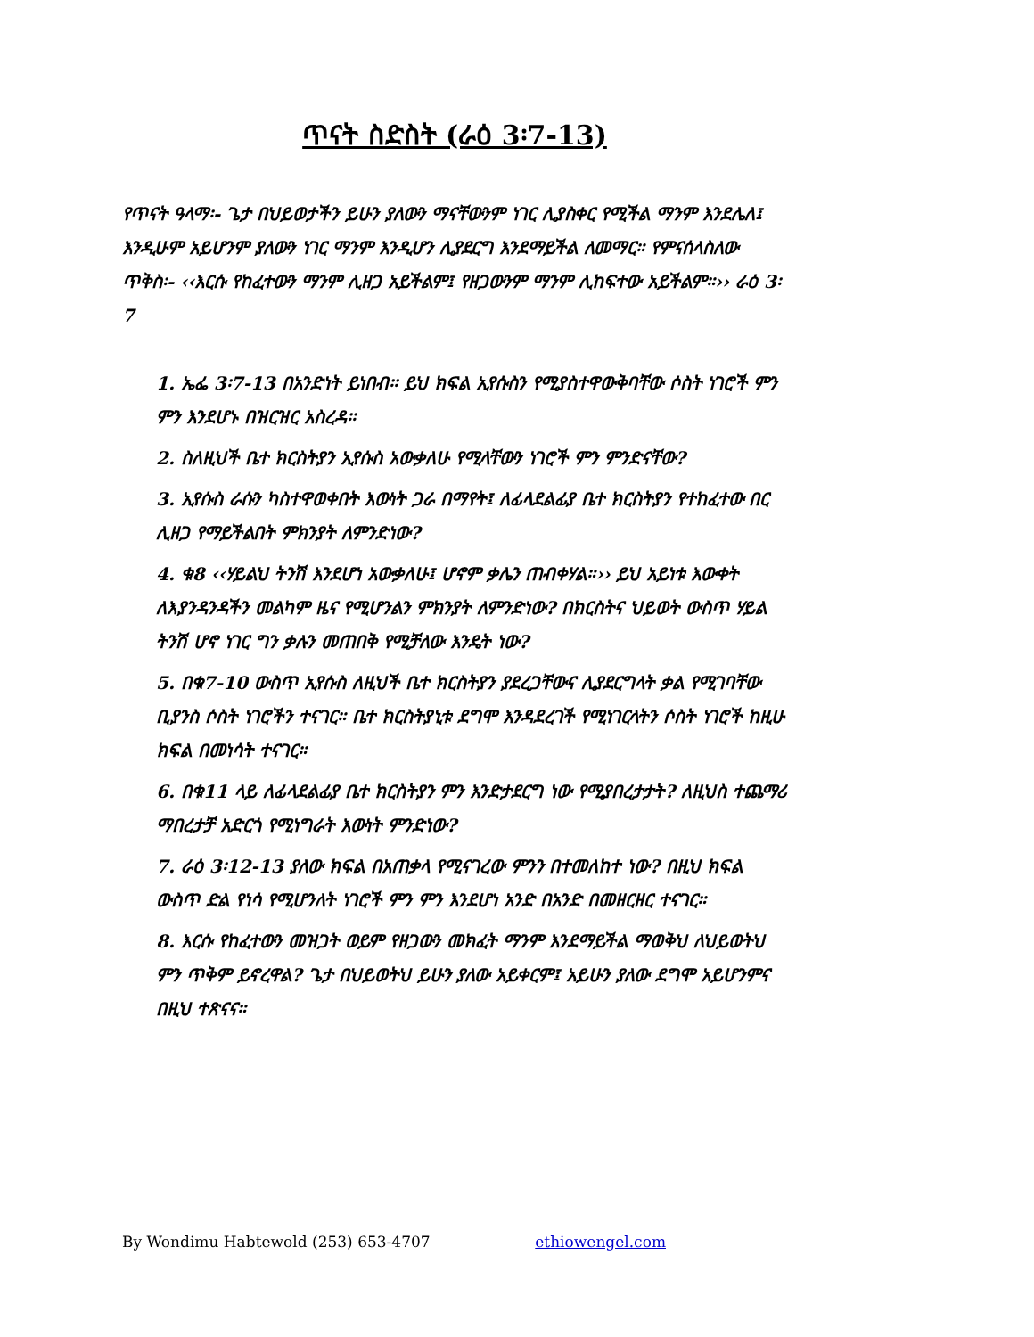ጥናት ስድስት (ራዕ 3፡7-13)
የጥናት ዓላማ፡- ጌታ በህይወታችን ይሁን ያለውን ማናቸውንም ነገር ሊያስቀር የሚችል ማንም እንደሌለ፤ እንዲሁም አይሆንም ያለውን ነገር ማንም እንዲሆን ሊያደርግ እንደማይችል ለመማር። የምናሰላስለው ጥቅስ፡- ‹‹እርሱ የከፈተውን ማንም ሊዘጋ አይችልም፤ የዘጋውንም ማንም ሊከፍተው አይችልም።›› ራዕ 3፡7
1. ኤፌ 3፡7-13 በአንድነት ይነበብ፡፡ ይህ ክፍል ኢየሱስን የሚያስተዋውቅባቸው ሶስት ነገሮች ምን ምን እንደሆኑ በዝርዝር አስረዳ፡፡
2. ስለዚህች ቤተ ክርስትያን ኢየሱስ አውቃለሁ የሚላቸውን ነገሮች ምን ምንድናቸው?
3. ኢየሱስ ራሱን ካስተዋወቀበት እውነት ጋራ በማየት፤ ለፊላደልፊያ ቤተ ክርስትያን የተከፈተው በር ሊዘጋ የማይችልበት ምክንያት ለምንድነው?
4. ቁ8 ‹‹ሃይልህ ትንሽ እንደሆነ አውቃለሁ፤ ሆኖም ቃሌን ጠብቀሃል።›› ይህ አይነቱ እውቀት ለእያንዳንዳችን መልካም ዜና የሚሆንልን ምክንያት ለምንድነው? በክርስትና ህይወት ውስጥ ሃይል ትንሽ ሆኖ ነገር ግን ቃሉን መጠበቅ የሚቻለው እንዴት ነው?
5. በቁ7-10 ውስጥ ኢየሱስ ለዚህች ቤተ ክርስትያን ያደረጋቸውና ሊያደርግላት ቃል የሚገባቸው ቢያንስ ሶስት ነገሮችን ተናገር። ቤተ ክርስትያኒቱ ደግሞ እንዳደረገች የሚነገርላትን ሶስት ነገሮች ከዚሁ ክፍል በመነሳት ተናገር።
6. በቁ11 ላይ ለፊላደልፊያ ቤተ ክርስትያን ምን እንድታደርግ ነው የሚያበረታታት? ለዚህስ ተጨማሪ ማበረታቻ አድርጎ የሚነግራት እውነት ምንድነው?
7. ራዕ 3፡12-13 ያለው ክፍል በአጠቃላ የሚናገረው ምንን በተመለከተ ነው? በዚህ ክፍል ውስጥ ድል የነሳ የሚሆንለት ነገሮች ምን ምን እንደሆነ አንድ በአንድ በመዘርዘር ተናገር።
8. እርሱ የከፈተውን መዝጋት ወይም የዘጋውን መክፈት ማንም እንደማይችል ማወቅህ ለህይወትህ ምን ጥቅም ይኖረዋል? ጌታ በህይወትህ ይሁን ያለው አይቀርም፤ አይሁን ያለው ደግሞ አይሆንምና በዚህ ተጽናና።
By Wondimu Habtewold (253) 653-4707 ethiowengel.com